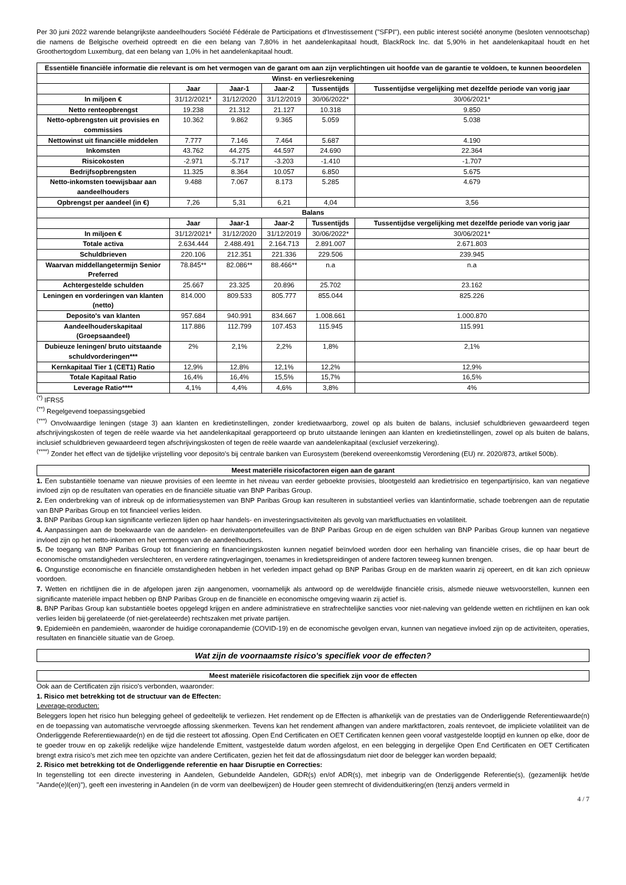Per 30 juni 2022 warende belangrijkste aandeelhouders Société Fédérale de Participations et d'Investissement ("SFPI"), een public interest société anonyme (besloten vennootschap) die namens de Belgische overheid optreedt en die een belang van 7,80% in het aandelenkapitaal houdt, BlackRock Inc. dat 5,90% in het aandelenkapitaal houdt en het Groothertogdom Luxemburg, dat een belang van 1,0% in het aandelenkapitaal houdt.
| Essentiële financiële informatie die relevant is om het vermogen van de garant om aan zijn verplichtingen uit hoofde van de garantie te voldoen, te kunnen beoordelen | | | | | |
| --- | --- | --- | --- | --- | --- |
| Winst- en verliesrekening | | | | | |
| | Jaar | Jaar-1 | Jaar-2 | Tussentijds | Tussentijdse vergelijking met dezelfde periode van vorig jaar |
| In miljoen € | 31/12/2021* | 31/12/2020 | 31/12/2019 | 30/06/2022* | 30/06/2021* |
| Netto renteopbrengst | 19.238 | 21.312 | 21.127 | 10.318 | 9.850 |
| Netto-opbrengsten uit provisies en commissies | 10.362 | 9.862 | 9.365 | 5.059 | 5.038 |
| Nettowinst uit financiële middelen | 7.777 | 7.146 | 7.464 | 5.687 | 4.190 |
| Inkomsten | 43.762 | 44.275 | 44.597 | 24.690 | 22.364 |
| Risicokosten | -2.971 | -5.717 | -3.203 | -1.410 | -1.707 |
| Bedrijfsopbrengsten | 11.325 | 8.364 | 10.057 | 6.850 | 5.675 |
| Netto-inkomsten toewijsbaar aan aandeelhouders | 9.488 | 7.067 | 8.173 | 5.285 | 4.679 |
| Opbrengst per aandeel (in €) | 7,26 | 5,31 | 6,21 | 4,04 | 3,56 |
| Balans | | | | | |
| | Jaar | Jaar-1 | Jaar-2 | Tussentijds | Tussentijdse vergelijking met dezelfde periode van vorig jaar |
| In miljoen € | 31/12/2021* | 31/12/2020 | 31/12/2019 | 30/06/2022* | 30/06/2021* |
| Totale activa | 2.634.444 | 2.488.491 | 2.164.713 | 2.891.007 | 2.671.803 |
| Schuldbrieven | 220.106 | 212.351 | 221.336 | 229.506 | 239.945 |
| Waarvan middellangetermijn Senior Preferred | 78.845** | 82.086** | 88.466** | n.a | n.a |
| Achtergestelde schulden | 25.667 | 23.325 | 20.896 | 25.702 | 23.162 |
| Leningen en vorderingen van klanten (netto) | 814.000 | 809.533 | 805.777 | 855.044 | 825.226 |
| Deposito's van klanten | 957.684 | 940.991 | 834.667 | 1.008.661 | 1.000.870 |
| Aandeelhouderskapitaal (Groepsaandeel) | 117.886 | 112.799 | 107.453 | 115.945 | 115.991 |
| Dubieuze leningen/ bruto uitstaande schuldvorderingen*** | 2% | 2,1% | 2,2% | 1,8% | 2,1% |
| Kernkapitaal Tier 1 (CET1) Ratio | 12,9% | 12,8% | 12,1% | 12,2% | 12,9% |
| Totale Kapitaal Ratio | 16,4% | 16,4% | 15,5% | 15,7% | 16,5% |
| Leverage Ratio**** | 4,1% | 4,4% | 4,6% | 3,8% | 4% |
<sup>(*)</sup> IFRS5
<sup>(**)</sup> Regelgevend toepassingsgebied
<sup>(***)</sup> Onvolwaardige leningen (stage 3) aan klanten en kredietinstellingen, zonder kredietwaarborg, zowel op als buiten de balans, inclusief schuldbrieven gewaardeerd tegen afschrijvingskosten of tegen de reële waarde via het aandelenkapitaal gerapporteerd op bruto uitstaande leningen aan klanten en kredietinstellingen, zowel op als buiten de balans, inclusief schuldbrieven gewaardeerd tegen afschrijvingskosten of tegen de reële waarde van aandelenkapitaal (exclusief verzekering).
<sup>(****)</sup> Zonder het effect van de tijdelijke vrijstelling voor deposito's bij centrale banken van Eurosystem (berekend overeenkomstig Verordening (EU) nr. 2020/873, artikel 500b).
Meest materiële risicofactoren eigen aan de garant
1. Een substantiële toename van nieuwe provisies of een leemte in het niveau van eerder geboekte provisies, blootgesteld aan kredietrisico en tegenpartijrisico, kan van negatieve invloed zijn op de resultaten van operaties en de financiële situatie van BNP Paribas Group.
2. Een onderbreking van of inbreuk op de informatiesystemen van BNP Paribas Group kan resulteren in substantieel verlies van klantinformatie, schade toebrengen aan de reputatie van BNP Paribas Group en tot financieel verlies leiden.
3. BNP Paribas Group kan significante verliezen lijden op haar handels- en investeringsactiviteiten als gevolg van marktfluctuaties en volatiliteit.
4. Aanpassingen aan de boekwaarde van de aandelen- en derivatenportefeuilles van de BNP Paribas Group en de eigen schulden van BNP Paribas Group kunnen van negatieve invloed zijn op het netto-inkomen en het vermogen van de aandeelhouders.
5. De toegang van BNP Paribas Group tot financiering en financieringskosten kunnen negatief beïnvloed worden door een herhaling van financiële crises, die op haar beurt de economische omstandigheden verslechteren, en verdere ratingverlagingen, toenames in kredietspreidingen of andere factoren teweeg kunnen brengen.
6. Ongunstige economische en financiële omstandigheden hebben in het verleden impact gehad op BNP Paribas Group en de markten waarin zij opereert, en dit kan zich opnieuw voordoen.
7. Wetten en richtlijnen die in de afgelopen jaren zijn aangenomen, voornamelijk als antwoord op de wereldwijde financiële crisis, alsmede nieuwe wetsvoorstellen, kunnen een significante materiële impact hebben op BNP Paribas Group en de financiële en economische omgeving waarin zij actief is.
8. BNP Paribas Group kan substantiële boetes opgelegd krijgen en andere administratieve en strafrechtelijke sancties voor niet-naleving van geldende wetten en richtlijnen en kan ook verlies leiden bij gerelateerde (of niet-gerelateerde) rechtszaken met private partijen.
9. Epidemieën en pandemieën, waaronder de huidige coronapandemie (COVID-19) en de economische gevolgen ervan, kunnen van negatieve invloed zijn op de activiteiten, operaties, resultaten en financiële situatie van de Groep.
Wat zijn de voornaamste risico's specifiek voor de effecten?
Meest materiële risicofactoren die specifiek zijn voor de effecten
Ook aan de Certificaten zijn risico's verbonden, waaronder:
1. Risico met betrekking tot de structuur van de Effecten:
Leverage-producten:
Beleggers lopen het risico hun belegging geheel of gedeeltelijk te verliezen. Het rendement op de Effecten is afhankelijk van de prestaties van de Onderliggende Referentiewaarde(n) en de toepassing van automatische vervroegde aflossing skenmerken. Tevens kan het rendement afhangen van andere marktfactoren, zoals rentevoet, de impliciete volatiliteit van de Onderliggende Referentiewaarde(n) en de tijd die resteert tot aflossing. Open End Certificaten en OET Certificaten kennen geen vooraf vastgestelde looptijd en kunnen op elke, door de te goeder trouw en op zakelijk redelijke wijze handelende Emittent, vastgestelde datum worden afgelost, en een belegging in dergelijke Open End Certificaten en OET Certificaten brengt extra risico's met zich mee ten opzichte van andere Certificaten, gezien het feit dat de aflossingsdatum niet door de belegger kan worden bepaald;
2. Risico met betrekking tot de Onderliggende referentie en haar Disruptie en Correcties:
In tegenstelling tot een directe investering in Aandelen, Gebundelde Aandelen, GDR(s) en/of ADR(s), met inbegrip van de Onderliggende Referentie(s), (gezamenlijk het/de "Aande(e)l(en)"), geeft een investering in Aandelen (in de vorm van deelbewijzen) de Houder geen stemrecht of dividenduitkering(en (tenzij anders vermeld in
4 / 7